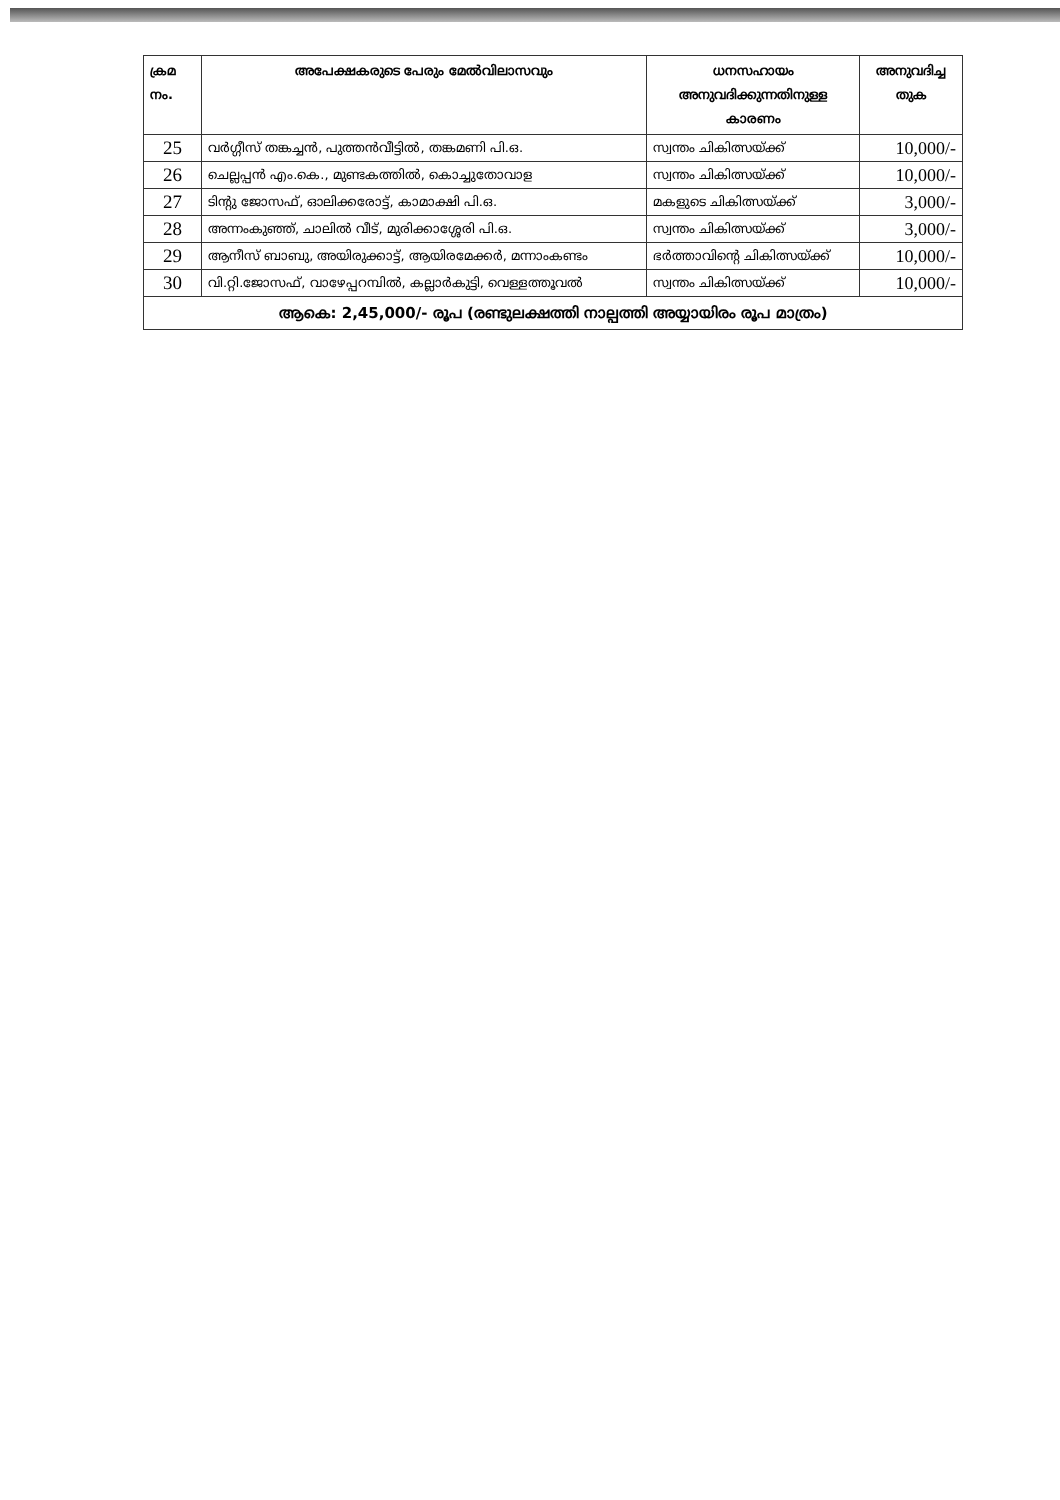| ക്രമ നം. | അപേക്ഷകരുടെ പേരും മേൽവിലാസവും | ധനസഹായം അനുവദിക്കുന്നതിനുള്ള കാരണം | അനുവദിച്ച തുക |
| --- | --- | --- | --- |
| 25 | വർഗ്ഗീസ് തങ്കച്ചൻ, പുത്തൻവീട്ടിൽ, തങ്കമണി പി.ഒ. | സ്വന്തം ചികിത്സയ്ക്ക് | 10,000/- |
| 26 | ചെല്ലപ്പൻ എം.കെ., മുണ്ടകത്തിൽ, കൊച്ചുതോവാള | സ്വന്തം ചികിത്സയ്ക്ക് | 10,000/- |
| 27 | ടിന്റു ജോസഫ്, ഓലിക്കരോട്ട്, കാമാക്ഷി പി.ഒ. | മകളുടെ ചികിത്സയ്ക്ക് | 3,000/- |
| 28 | അന്നംകുഞ്ഞ്, ചാലിൽ വീട്, മുരിക്കാശ്ശേരി പി.ഒ. | സ്വന്തം ചികിത്സയ്ക്ക് | 3,000/- |
| 29 | ആനീസ് ബാബു, അയിരുക്കാട്ട്, ആയിരമേക്കർ, മന്നാംകണ്ടം | ഭർത്താവിന്റെ ചികിത്സയ്ക്ക് | 10,000/- |
| 30 | വി.റ്റി.ജോസഫ്, വാഴേപ്പറമ്പിൽ, കല്ലാർകുട്ടി, വെള്ളത്തൂവൽ | സ്വന്തം ചികിത്സയ്ക്ക് | 10,000/- |
| ആകെ: 2,45,000/- രൂപ (രണ്ടുലക്ഷത്തി നാല്പത്തി അയ്യായിരം രൂപ മാത്രം) | | | |